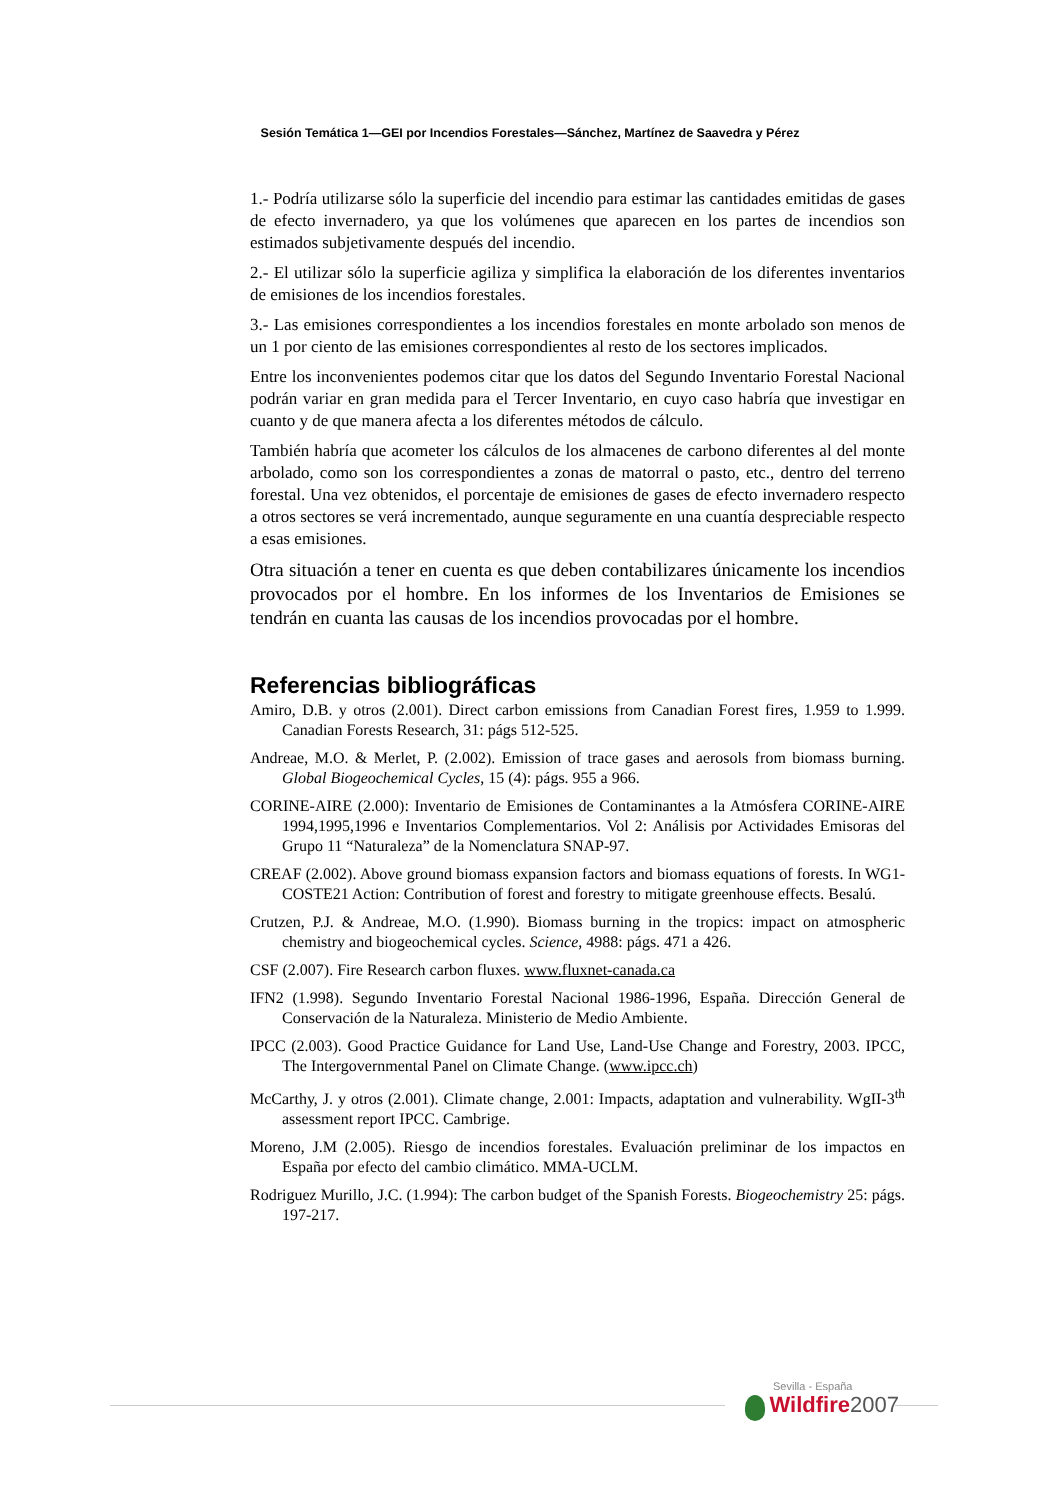Sesión Temática 1—GEI por Incendios Forestales—Sánchez, Martínez de Saavedra y Pérez
1.- Podría utilizarse sólo la superficie del incendio para estimar las cantidades emitidas de gases de efecto invernadero, ya que los volúmenes que aparecen en los partes de incendios son estimados subjetivamente después del incendio.
2.- El utilizar sólo la superficie agiliza y simplifica la elaboración de los diferentes inventarios de emisiones de los incendios forestales.
3.- Las emisiones correspondientes a los incendios forestales en monte arbolado son menos de un 1 por ciento de las emisiones correspondientes al resto de los sectores implicados.
Entre los inconvenientes podemos citar que los datos del Segundo Inventario Forestal Nacional podrán variar en gran medida para el Tercer Inventario, en cuyo caso habría que investigar en cuanto y de que manera afecta a los diferentes métodos de cálculo.
También habría que acometer los cálculos de los almacenes de carbono diferentes al del monte arbolado, como son los correspondientes a zonas de matorral o pasto, etc., dentro del terreno forestal. Una vez obtenidos, el porcentaje de emisiones de gases de efecto invernadero respecto a otros sectores se verá incrementado, aunque seguramente en una cuantía despreciable respecto a esas emisiones.
Otra situación a tener en cuenta es que deben contabilizares únicamente los incendios provocados por el hombre. En los informes de los Inventarios de Emisiones se tendrán en cuanta las causas de los incendios provocadas por el hombre.
Referencias bibliográficas
Amiro, D.B. y otros (2.001). Direct carbon emissions from Canadian Forest fires, 1.959 to 1.999. Canadian Forests Research, 31: págs 512-525.
Andreae, M.O. & Merlet, P. (2.002). Emission of trace gases and aerosols from biomass burning. Global Biogeochemical Cycles, 15 (4): págs. 955 a 966.
CORINE-AIRE (2.000): Inventario de Emisiones de Contaminantes a la Atmósfera CORINE-AIRE 1994,1995,1996 e Inventarios Complementarios. Vol 2: Análisis por Actividades Emisoras del Grupo 11 “Naturaleza” de la Nomenclatura SNAP-97.
CREAF (2.002). Above ground biomass expansion factors and biomass equations of forests. In WG1-COSTE21 Action: Contribution of forest and forestry to mitigate greenhouse effects. Besalú.
Crutzen, P.J. & Andreae, M.O. (1.990). Biomass burning in the tropics: impact on atmospheric chemistry and biogeochemical cycles. Science, 4988: págs. 471 a 426.
CSF (2.007). Fire Research carbon fluxes. www.fluxnet-canada.ca
IFN2 (1.998). Segundo Inventario Forestal Nacional 1986-1996, España. Dirección General de Conservación de la Naturaleza. Ministerio de Medio Ambiente.
IPCC (2.003). Good Practice Guidance for Land Use, Land-Use Change and Forestry, 2003. IPCC, The Intergovernmental Panel on Climate Change. (www.ipcc.ch)
McCarthy, J. y otros (2.001). Climate change, 2.001: Impacts, adaptation and vulnerability. WgII-3<sup>th</sup> assessment report IPCC. Cambrige.
Moreno, J.M (2.005). Riesgo de incendios forestales. Evaluación preliminar de los impactos en España por efecto del cambio climático. MMA-UCLM.
Rodriguez Murillo, J.C. (1.994): The carbon budget of the Spanish Forests. Biogeochemistry 25: págs. 197-217.
Sevilla - España
Wildfire 2007